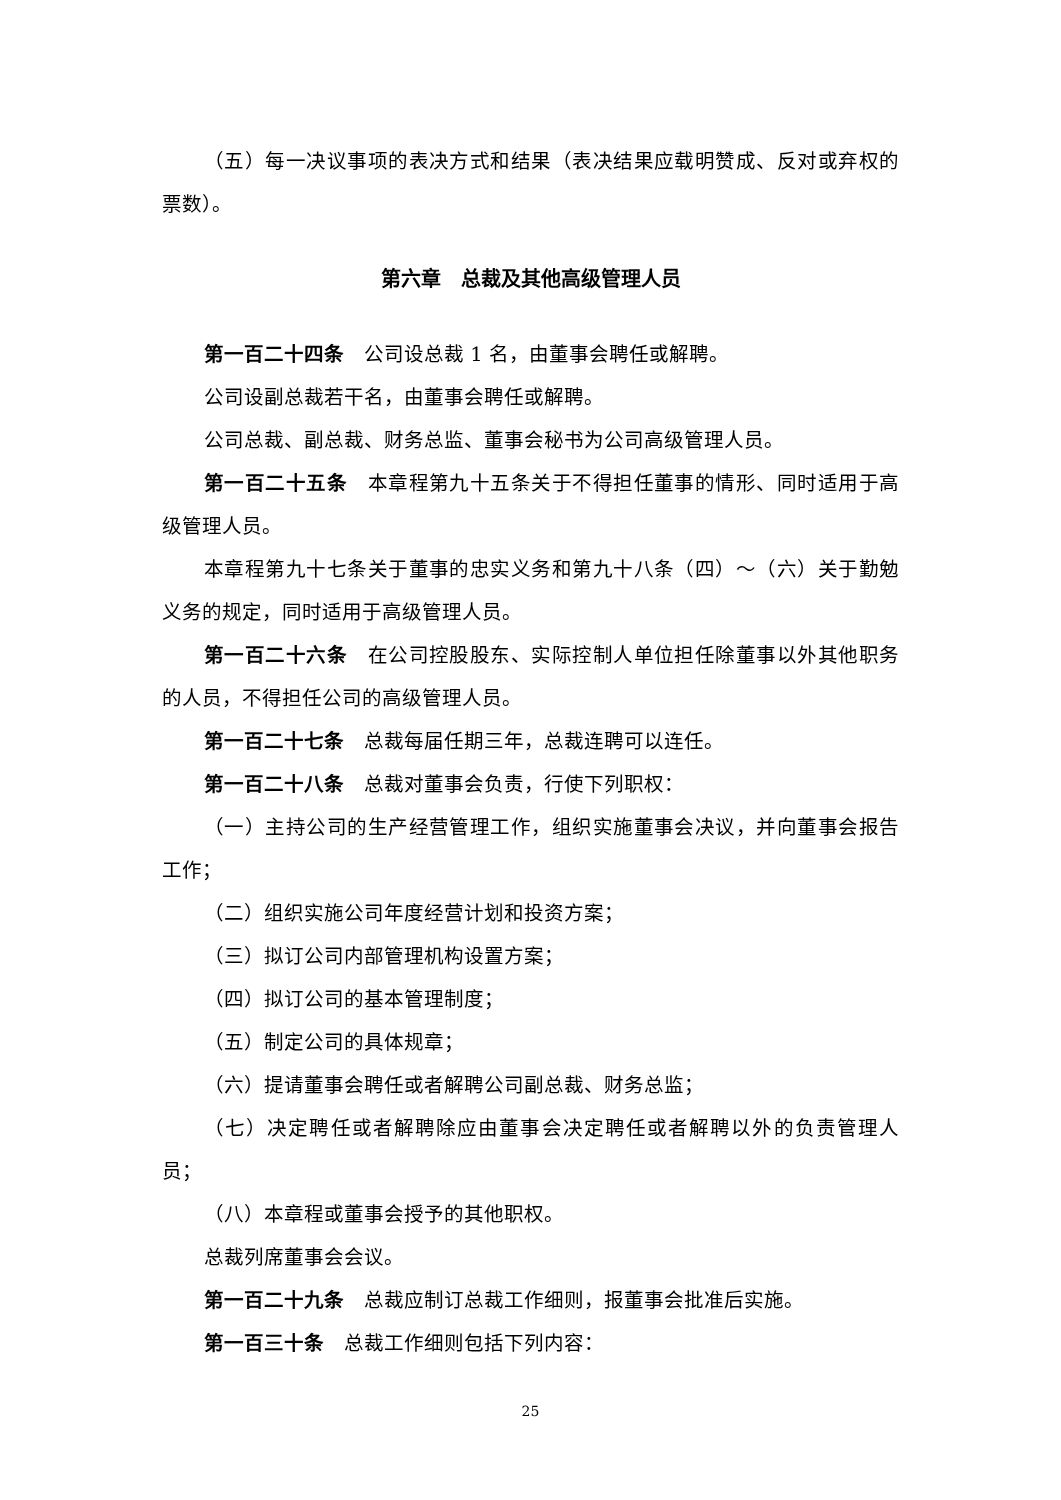（五）每一决议事项的表决方式和结果（表决结果应载明赞成、反对或弃权的票数）。
第六章　总裁及其他高级管理人员
第一百二十四条　公司设总裁 1 名，由董事会聘任或解聘。
公司设副总裁若干名，由董事会聘任或解聘。
公司总裁、副总裁、财务总监、董事会秘书为公司高级管理人员。
第一百二十五条　本章程第九十五条关于不得担任董事的情形、同时适用于高级管理人员。
本章程第九十七条关于董事的忠实义务和第九十八条（四）～（六）关于勤勉义务的规定，同时适用于高级管理人员。
第一百二十六条　在公司控股股东、实际控制人单位担任除董事以外其他职务的人员，不得担任公司的高级管理人员。
第一百二十七条　总裁每届任期三年，总裁连聘可以连任。
第一百二十八条　总裁对董事会负责，行使下列职权：
（一）主持公司的生产经营管理工作，组织实施董事会决议，并向董事会报告工作；
（二）组织实施公司年度经营计划和投资方案；
（三）拟订公司内部管理机构设置方案；
（四）拟订公司的基本管理制度；
（五）制定公司的具体规章；
（六）提请董事会聘任或者解聘公司副总裁、财务总监；
（七）决定聘任或者解聘除应由董事会决定聘任或者解聘以外的负责管理人员；
（八）本章程或董事会授予的其他职权。
总裁列席董事会会议。
第一百二十九条　总裁应制订总裁工作细则，报董事会批准后实施。
第一百三十条　总裁工作细则包括下列内容：
25